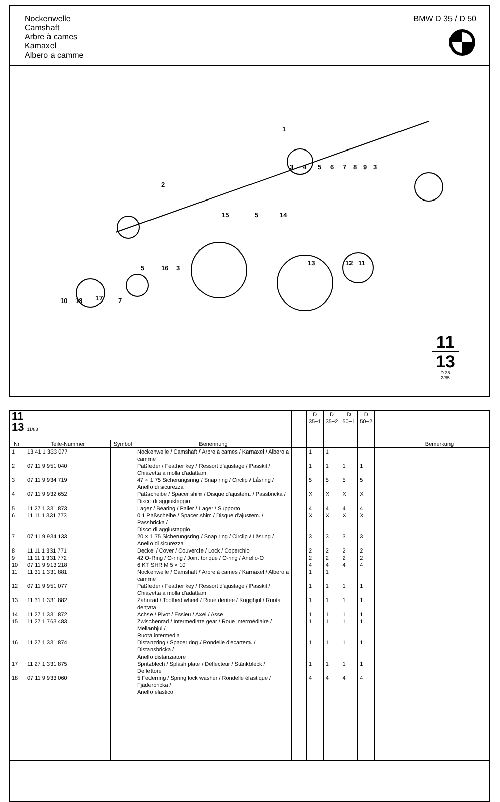Nockenwelle
Camshaft
Arbre à cames
Kamaxel
Albero a camme
BMW D 35 / D 50
1
2
3
4
5
6
7
8
9
3
15
5
14
13
12
11
5
16
3
10
18
17
7
11
13
D 35
2/85
| 11 13 11/88 | | | | | D 35−1 | D 35−2 | D 50−1 | D 50−2 | | |
| Nr. | Teile-Nummer | Symbol | Benennung | | | | | | | Bemerkung |
| 1 | 13 41 1 333 077 | | Nockenwelle / Camshaft / Arbre à cames / Kamaxel / Albero a camme | | 1 | 1 | | | | |
| 2 | 07 11 9 951 040 | | Paßfeder / Feather key / Ressort d'ajustage / Passkil / Chiavetta a molla d'adattam. | | 1 | 1 | 1 | 1 | | |
| 3 | 07 11 9 934 719 | | 47 × 1,75 Sicherungsring / Snap ring / Circlip / Låsring / Anello di sicurezza | | 5 | 5 | 5 | 5 | | |
| 4 | 07 11 9 932 652 | | Paßscheibe / Spacer shim / Disque d'ajustem. / Passbricka / Disco di aggiustaggio | | X | X | X | X | | |
| 5 | 11 27 1 331 873 | | Lager / Bearing / Palier / Lager / Supporto | | 4 | 4 | 4 | 4 | | |
| 6 | 11 11 1 331 773 | | 0,1 Paßscheibe / Spacer shim / Disque d'ajustem. / Passbricka / Disco di aggiustaggio | | X | X | X | X | | |
| 7 | 07 11 9 934 133 | | 20 × 1,75 Sicherungsring / Snap ring / Circlip / Låsring / Anello di sicurezza | | 3 | 3 | 3 | 3 | | |
| 8 | 11 11 1 331 771 | | Deckel / Cover / Couvercle / Lock / Coperchio | | 2 | 2 | 2 | 2 | | |
| 9 | 11 11 1 331 772 | | 42 O-Ring / O-ring / Joint torique / O-ring / Anello-O | | 2 | 2 | 2 | 2 | | |
| 10 | 07 11 9 913 218 | | 6 KT SHR M 5 × 10 | | 4 | 4 | 4 | 4 | | |
| 11 | 11 31 1 331 881 | | Nockenwelle / Camshaft / Arbre à cames / Kamaxel / Albero a camme | | 1 | 1 | | | | |
| 12 | 07 11 9 951 077 | | Paßfeder / Feather key / Ressort d'ajustage / Passkil / Chiavetta a molla d'adattam. | | 1 | 1 | 1 | 1 | | |
| 13 | 11 31 1 331 882 | | Zahnrad / Toothed wheel / Roue dentée / Kugghjul / Ruota dentata | | 1 | 1 | 1 | 1 | | |
| 14 | 11 27 1 331 872 | | Achse / Pivot / Essieu / Axel / Asse | | 1 | 1 | 1 | 1 | | |
| 15 | 11 27 1 763 483 | | Zwischenrad / Intermediate gear / Roue intermédiaire / Mellanhjul / Ruota intermedia | | 1 | 1 | 1 | 1 | | |
| 16 | 11 27 1 331 874 | | Distanzring / Spacer ring / Rondelle d'ecartem. / Distansbricka / Anello distanziatore | | 1 | 1 | 1 | 1 | | |
| 17 | 11 27 1 331 875 | | Spritzblech / Splash plate / Déflecteur / Stänkbleck / Deflettore | | 1 | 1 | 1 | 1 | | |
| 18 | 07 11 9 933 060 | | 5 Federring / Spring lock washer / Rondelle élastique / Fjäderbricka / Anello elastico | | 4 | 4 | 4 | 4 | | |